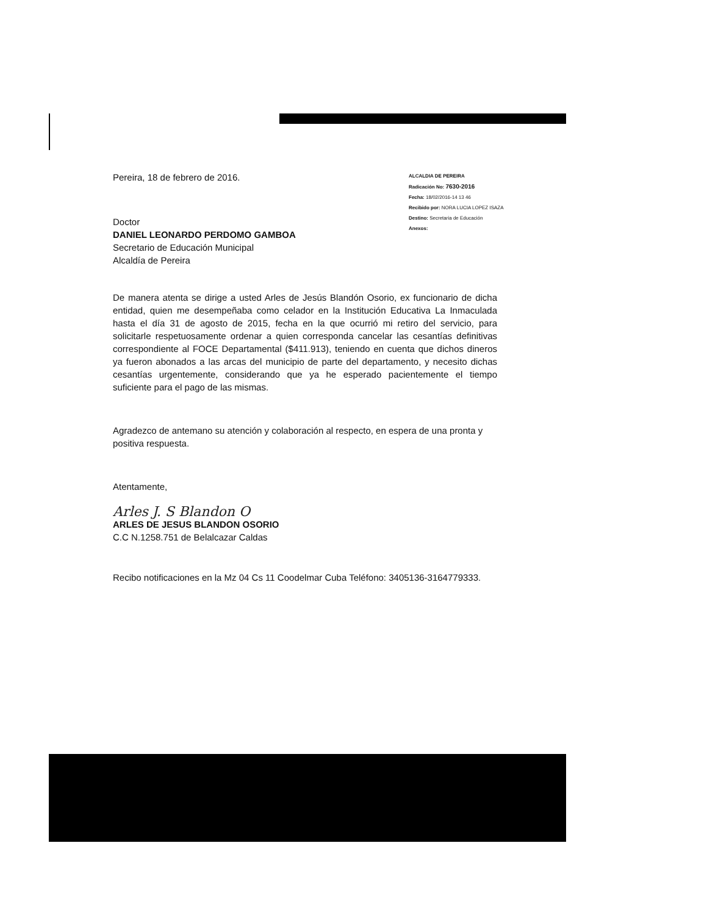ALCALDIA DE PEREIRA
Radicación No: 7630-2016
Fecha: 18/02/2016-14 13 46
Recibido por: NORA LUCIA LOPEZ ISAZA
Destino: Secretaria de Educación
Anexos:
Pereira, 18 de febrero de 2016.
Doctor
DANIEL LEONARDO PERDOMO GAMBOA
Secretario de Educación Municipal
Alcaldía de Pereira
De manera atenta se dirige a usted Arles de Jesús Blandón Osorio, ex funcionario de dicha entidad, quien me desempeñaba como celador en la Institución Educativa La Inmaculada hasta el día 31 de agosto de 2015, fecha en la que ocurrió mi retiro del servicio, para solicitarle respetuosamente ordenar a quien corresponda cancelar las cesantías definitivas correspondiente al FOCE Departamental ($411.913), teniendo en cuenta que dichos dineros ya fueron abonados a las arcas del municipio de parte del departamento, y necesito dichas cesantías urgentemente, considerando que ya he esperado pacientemente el tiempo suficiente para el pago de las mismas.
Agradezco de antemano su atención y colaboración al respecto, en espera de una pronta y positiva respuesta.
Atentamente,
Arles J. S Blandon O
ARLES DE JESUS BLANDON OSORIO
C.C N.1258.751 de Belalcazar Caldas
Recibo notificaciones en la Mz 04 Cs 11 Coodelmar Cuba Teléfono: 3405136-3164779333.